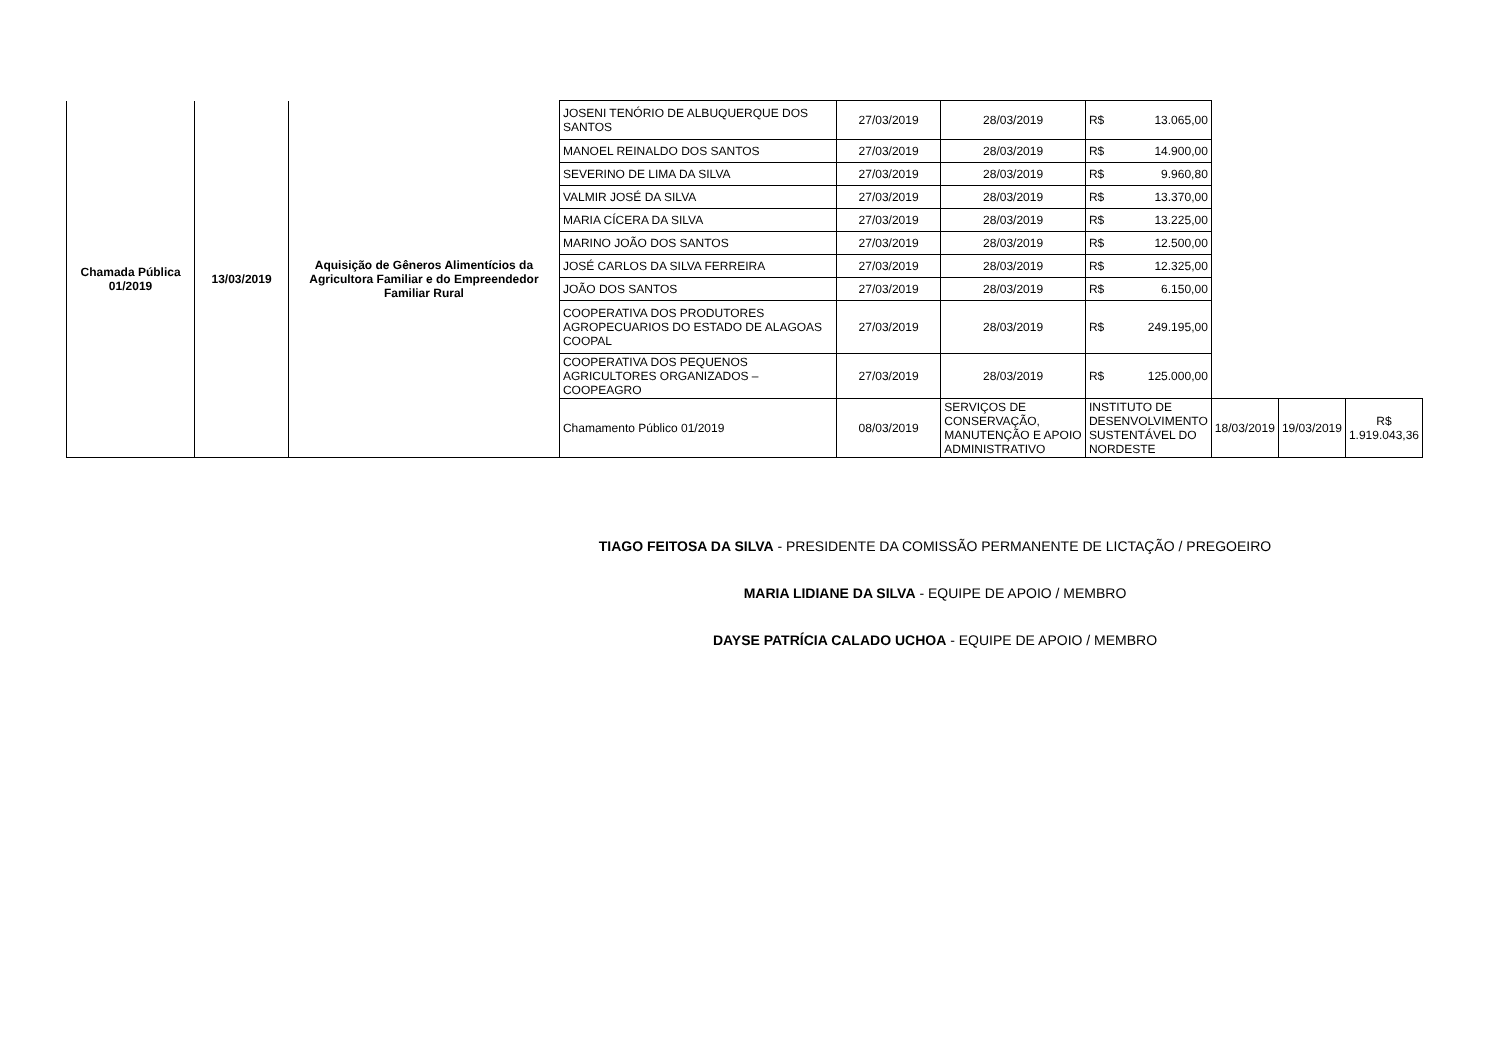| Chamada Pública 01/2019 | 13/03/2019 | Aquisição de Gêneros Alimentícios da Agricultora Familiar e do Empreendedor Familiar Rural | JOSENI TENÓRIO DE ALBUQUERQUE DOS SANTOS | 27/03/2019 | 28/03/2019 | R$ 13.065,00 | | | |
| | | | MANOEL REINALDO DOS SANTOS | 27/03/2019 | 28/03/2019 | R$ 14.900,00 | | | |
| | | | SEVERINO DE LIMA DA SILVA | 27/03/2019 | 28/03/2019 | R$ 9.960,80 | | | |
| | | | VALMIR JOSÉ DA SILVA | 27/03/2019 | 28/03/2019 | R$ 13.370,00 | | | |
| | | | MARIA CÍCERA DA SILVA | 27/03/2019 | 28/03/2019 | R$ 13.225,00 | | | |
| | | | MARINO JOÃO DOS SANTOS | 27/03/2019 | 28/03/2019 | R$ 12.500,00 | | | |
| | | | JOSÉ CARLOS DA SILVA FERREIRA | 27/03/2019 | 28/03/2019 | R$ 12.325,00 | | | |
| | | | JOÃO DOS SANTOS | 27/03/2019 | 28/03/2019 | R$ 6.150,00 | | | |
| | | | COOPERATIVA DOS PRODUTORES AGROPECUARIOS DO ESTADO DE ALAGOAS COOPAL | 27/03/2019 | 28/03/2019 | R$ 249.195,00 | | | |
| | | | COOPERATIVA DOS PEQUENOS AGRICULTORES ORGANIZADOS – COOPEAGRO | 27/03/2019 | 28/03/2019 | R$ 125.000,00 | | | |
| | | | Chamamento Público 01/2019 | 08/03/2019 | SERVIÇOS DE CONSERVAÇÃO, MANUTENÇÃO E APOIO ADMINISTRATIVO | INSTITUTO DE DESENVOLVIMENTO SUSTENTÁVEL DO NORDESTE | 18/03/2019 | 19/03/2019 | R$ 1.919.043,36 |
TIAGO FEITOSA DA SILVA - PRESIDENTE DA COMISSÃO PERMANENTE DE LICTAÇÃO / PREGOEIRO
MARIA LIDIANE DA SILVA - EQUIPE DE APOIO / MEMBRO
DAYSE PATRÍCIA CALADO UCHOA - EQUIPE DE APOIO / MEMBRO